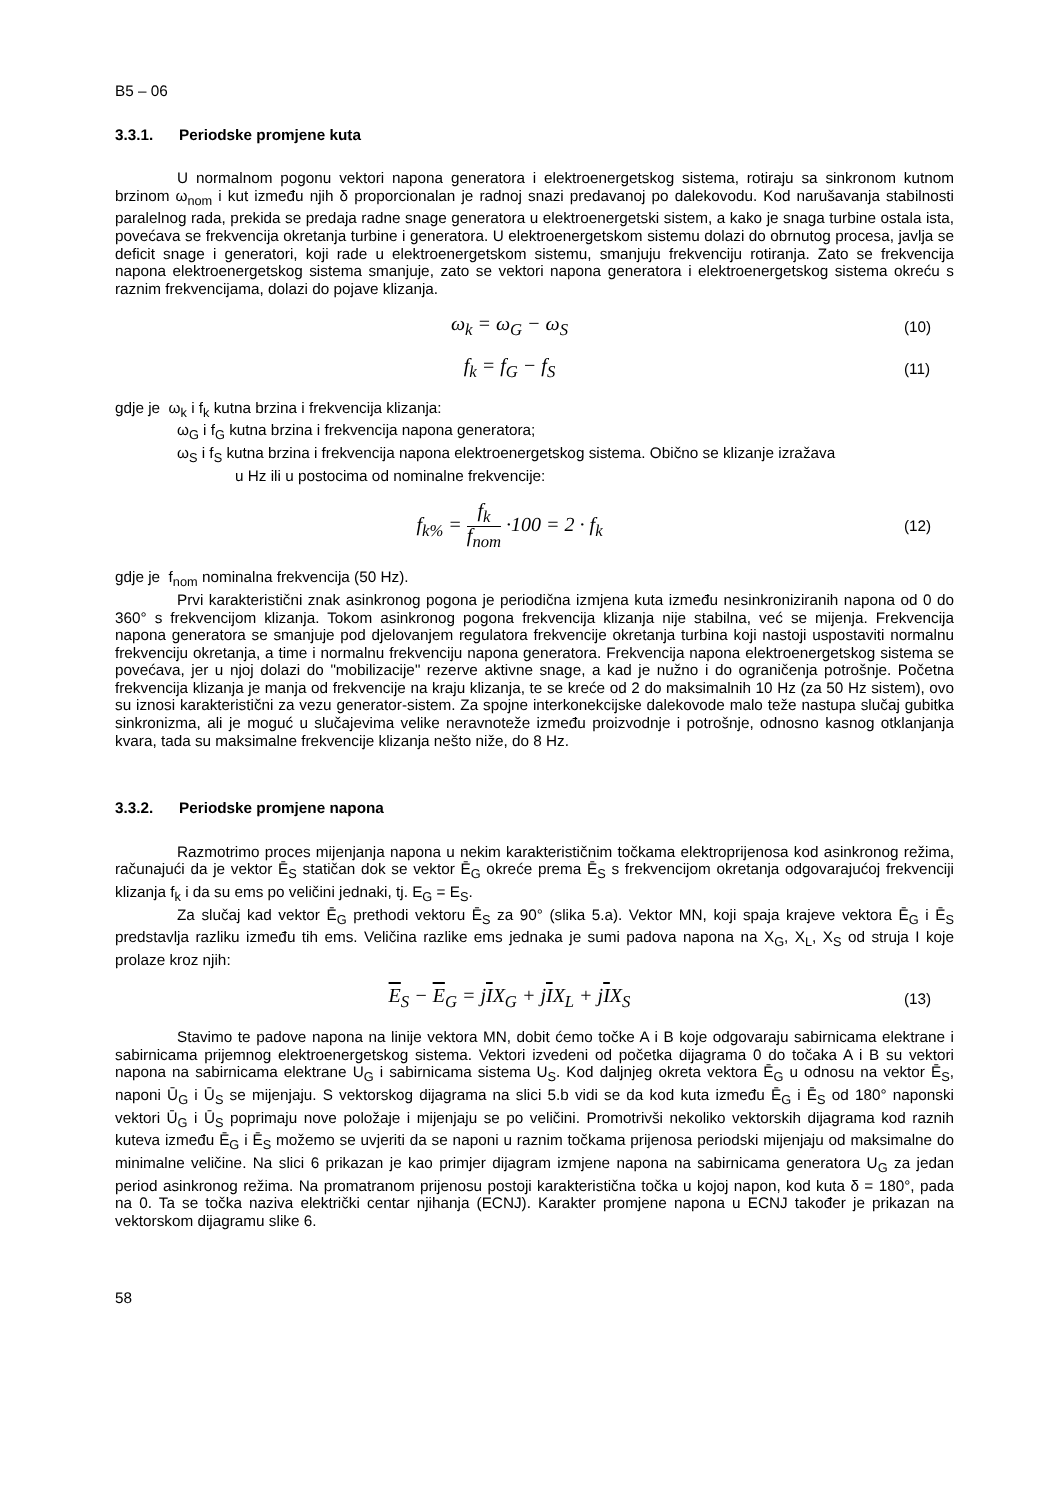B5 – 06
3.3.1. Periodske promjene kuta
U normalnom pogonu vektori napona generatora i elektroenergetskog sistema, rotiraju sa sinkronom kutnom brzinom ω<sub>nom</sub> i kut između njih δ proporcionalan je radnoj snazi predavanoj po dalekovodu. Kod narušavanja stabilnosti paralelnog rada, prekida se predaja radne snage generatora u elektroenergetski sistem, a kako je snaga turbine ostala ista, povećava se frekvencija okretanja turbine i generatora. U elektroenergetskom sistemu dolazi do obrnutog procesa, javlja se deficit snage i generatori, koji rade u elektroenergetskom sistemu, smanjuju frekvenciju rotiranja. Zato se frekvencija napona elektroenergetskog sistema smanjuje, zato se vektori napona generatora i elektroenergetskog sistema okreću s raznim frekvencijama, dolazi do pojave klizanja.
ω<sub>k</sub> = ω<sub>G</sub> − ω<sub>S</sub>
(10)
f<sub>k</sub> = f<sub>G</sub> − f<sub>S</sub>
(11)
gdje je ω<sub>k</sub> i f<sub>k</sub> kutna brzina i frekvencija klizanja:
ω<sub>G</sub> i f<sub>G</sub> kutna brzina i frekvencija napona generatora;
ω<sub>S</sub> i f<sub>S</sub> kutna brzina i frekvencija napona elektroenergetskog sistema. Obično se klizanje izražava
u Hz ili u postocima od nominalne frekvencije:
f<sub>k%</sub> = f<sub>k</sub> f<sub>nom</sub> ·100 = 2 · f<sub>k</sub>
(12)
gdje je f<sub>nom</sub> nominalna frekvencija (50 Hz).
Prvi karakteristični znak asinkronog pogona je periodična izmjena kuta između nesinkroniziranih napona od 0 do 360° s frekvencijom klizanja. Tokom asinkronog pogona frekvencija klizanja nije stabilna, već se mijenja. Frekvencija napona generatora se smanjuje pod djelovanjem regulatora frekvencije okretanja turbina koji nastoji uspostaviti normalnu frekvenciju okretanja, a time i normalnu frekvenciju napona generatora. Frekvencija napona elektroenergetskog sistema se povećava, jer u njoj dolazi do "mobilizacije" rezerve aktivne snage, a kad je nužno i do ograničenja potrošnje. Početna frekvencija klizanja je manja od frekvencije na kraju klizanja, te se kreće od 2 do maksimalnih 10 Hz (za 50 Hz sistem), ovo su iznosi karakteristični za vezu generator-sistem. Za spojne interkonekcijske dalekovode malo teže nastupa slučaj gubitka sinkronizma, ali je moguć u slučajevima velike neravnoteže između proizvodnje i potrošnje, odnosno kasnog otklanjanja kvara, tada su maksimalne frekvencije klizanja nešto niže, do 8 Hz.
3.3.2. Periodske promjene napona
Razmotrimo proces mijenjanja napona u nekim karakterističnim točkama elektroprijenosa kod asinkronog režima, računajući da je vektor Ē<sub>S</sub> statičan dok se vektor Ē<sub>G</sub> okreće prema Ē<sub>S</sub> s frekvencijom okretanja odgovarajućoj frekvenciji klizanja f<sub>k</sub> i da su ems po veličini jednaki, tj. E<sub>G</sub> = E<sub>S</sub>.
Za slučaj kad vektor Ē<sub>G</sub> prethodi vektoru Ē<sub>S</sub> za 90° (slika 5.a). Vektor MN, koji spaja krajeve vektora Ē<sub>G</sub> i Ē<sub>S</sub> predstavlja razliku između tih ems. Veličina razlike ems jednaka je sumi padova napona na X<sub>G</sub>, X<sub>L</sub>, X<sub>S</sub> od struja I koje prolaze kroz njih:
E<sub>S</sub> − E<sub>G</sub> = jIX<sub>G</sub> + jIX<sub>L</sub> + jIX<sub>S</sub>
(13)
Stavimo te padove napona na linije vektora MN, dobit ćemo točke A i B koje odgovaraju sabirnicama elektrane i sabirnicama prijemnog elektroenergetskog sistema. Vektori izvedeni od početka dijagrama 0 do točaka A i B su vektori napona na sabirnicama elektrane U<sub>G</sub> i sabirnicama sistema U<sub>S</sub>. Kod daljnjeg okreta vektora Ē<sub>G</sub> u odnosu na vektor Ē<sub>S</sub>, naponi Ū<sub>G</sub> i Ū<sub>S</sub> se mijenjaju. S vektorskog dijagrama na slici 5.b vidi se da kod kuta između Ē<sub>G</sub> i Ē<sub>S</sub> od 180° naponski vektori Ū<sub>G</sub> i Ū<sub>S</sub> poprimaju nove položaje i mijenjaju se po veličini. Promotrivši nekoliko vektorskih dijagrama kod raznih kuteva između Ē<sub>G</sub> i Ē<sub>S</sub> možemo se uvjeriti da se naponi u raznim točkama prijenosa periodski mijenjaju od maksimalne do minimalne veličine. Na slici 6 prikazan je kao primjer dijagram izmjene napona na sabirnicama generatora U<sub>G</sub> za jedan period asinkronog režima. Na promatranom prijenosu postoji karakteristična točka u kojoj napon, kod kuta δ = 180°, pada na 0. Ta se točka naziva električki centar njihanja (ECNJ). Karakter promjene napona u ECNJ također je prikazan na vektorskom dijagramu slike 6.
58